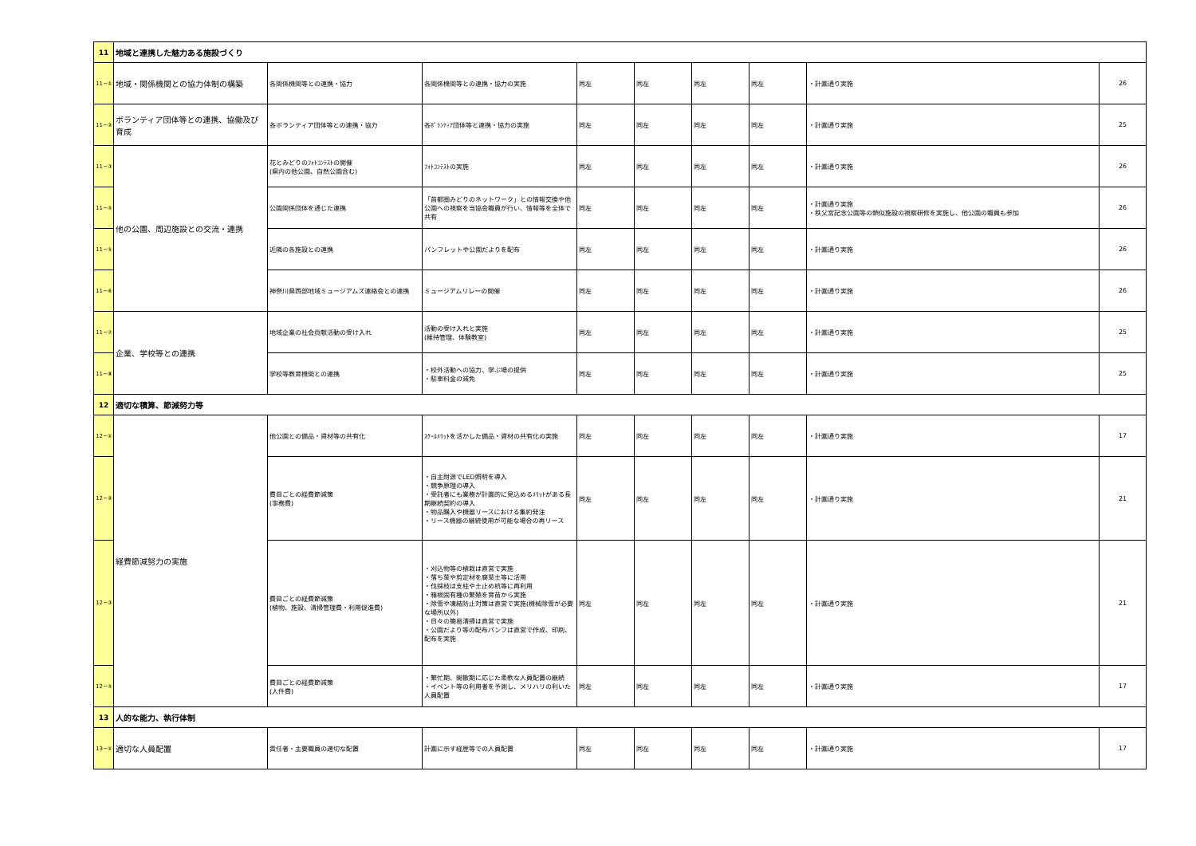| 11 | 地域と連携した魅力ある施設づくり | | | | | | | | |
| 11−① | 地域・関係機関との協力体制の構築 | 各関係機関等との連携・協力 | 各関係機関等との連携・協力の実施 | 同左 | 同左 | 同左 | 同左 | ・計画通り実施 | 26 |
| 11−② | ボランティア団体等との連携、協働及び育成 | 各ボランティア団体等との連携・協力 | 各ﾎﾞﾗﾝﾃｨｱ団体等と連携・協力の実施 | 同左 | 同左 | 同左 | 同左 | ・計画通り実施 | 25 |
| 11−③ | 他の公園、周辺施設との交流・連携 | 花とみどりのﾌｫﾄｺﾝﾃｽﾄの開催 (県内の他公園、自然公園含む) | ﾌｫﾄｺﾝﾃｽﾄの実施 | 同左 | 同左 | 同左 | 同左 | ・計画通り実施 | 26 |
| 11−④ | | 公園関係団体を通じた連携 | 「首都圏みどりのネットワーク」との情報交換や他公園への視察を当協会職員が行い、情報等を全体で共有 | 同左 | 同左 | 同左 | 同左 | ・計画通り実施 ・秩父宮記念公園等の類似施設の視察研修を実施し、他公園の職員も参加 | 26 |
| 11−⑤ | | 近隣の各施設との連携 | パンフレットや公園だよりを配布 | 同左 | 同左 | 同左 | 同左 | ・計画通り実施 | 26 |
| 11−⑥ | | 神奈川県西部地域ミュージアムズ連絡会との連携 | ミュージアムリレーの開催 | 同左 | 同左 | 同左 | 同左 | ・計画通り実施 | 26 |
| 11−⑦ | 企業、学校等との連携 | 地域企業の社会貢献活動の受け入れ | 活動の受け入れと実施 (維持管理、体験教室) | 同左 | 同左 | 同左 | 同左 | ・計画通り実施 | 25 |
| 11−⑧ | | 学校等教育機関との連携 | ・校外活動への協力、学ぶ場の提供 ・駐車料金の減免 | 同左 | 同左 | 同左 | 同左 | ・計画通り実施 | 25 |
| 12 | 適切な積算、節減努力等 | | | | | | | | |
| 12−① | 経費節減努力の実施 | 他公園との備品・資材等の共有化 | ｽｹｰﾙﾒﾘｯﾄを活かした備品・資材の共有化の実施 | 同左 | 同左 | 同左 | 同左 | ・計画通り実施 | 17 |
| 12−② | | 費目ごとの経費節減策 (事務費) | ・自主財源でLED照明を導入 ・競争原理の導入 ・受託者にも業務が計画的に見込めるﾒﾘｯﾄがある長期継続契約の導入 ・物品購入や機器リースにおける集約発注 ・リース機器の継続使用が可能な場合の再リース | 同左 | 同左 | 同左 | 同左 | ・計画通り実施 | 21 |
| 12−③ | | 費目ごとの経費節減策 (植物、施設、清掃管理費・利用促進費) | ・刈込物等の植栽は直営で実施 ・落ち葉や剪定材を腐葉土等に活用 ・伐採枝は支柱や土止め杭等に再利用 ・箱根固有種の繁殖を育苗から実施 ・除雪や凍結防止対策は直営で実施(機械除雪が必要な場所以外) ・日々の簡易清掃は直営で実施 ・公園だより等の配布パンフは直営で作成、印刷、配布を実施 | 同左 | 同左 | 同左 | 同左 | ・計画通り実施 | 21 |
| 12−④ | | 費目ごとの経費節減策 (人件費) | ・繁忙期、閑散期に応じた柔軟な人員配置の継続 ・イベント等の利用者を予測し、メリハリの利いた人員配置 | 同左 | 同左 | 同左 | 同左 | ・計画通り実施 | 17 |
| 13 | 人的な能力、執行体制 | | | | | | | | |
| 13−① | 適切な人員配置 | 責任者・主要職員の適切な配置 | 計画に示す経歴等での人員配置 | 同左 | 同左 | 同左 | 同左 | ・計画通り実施 | 17 |